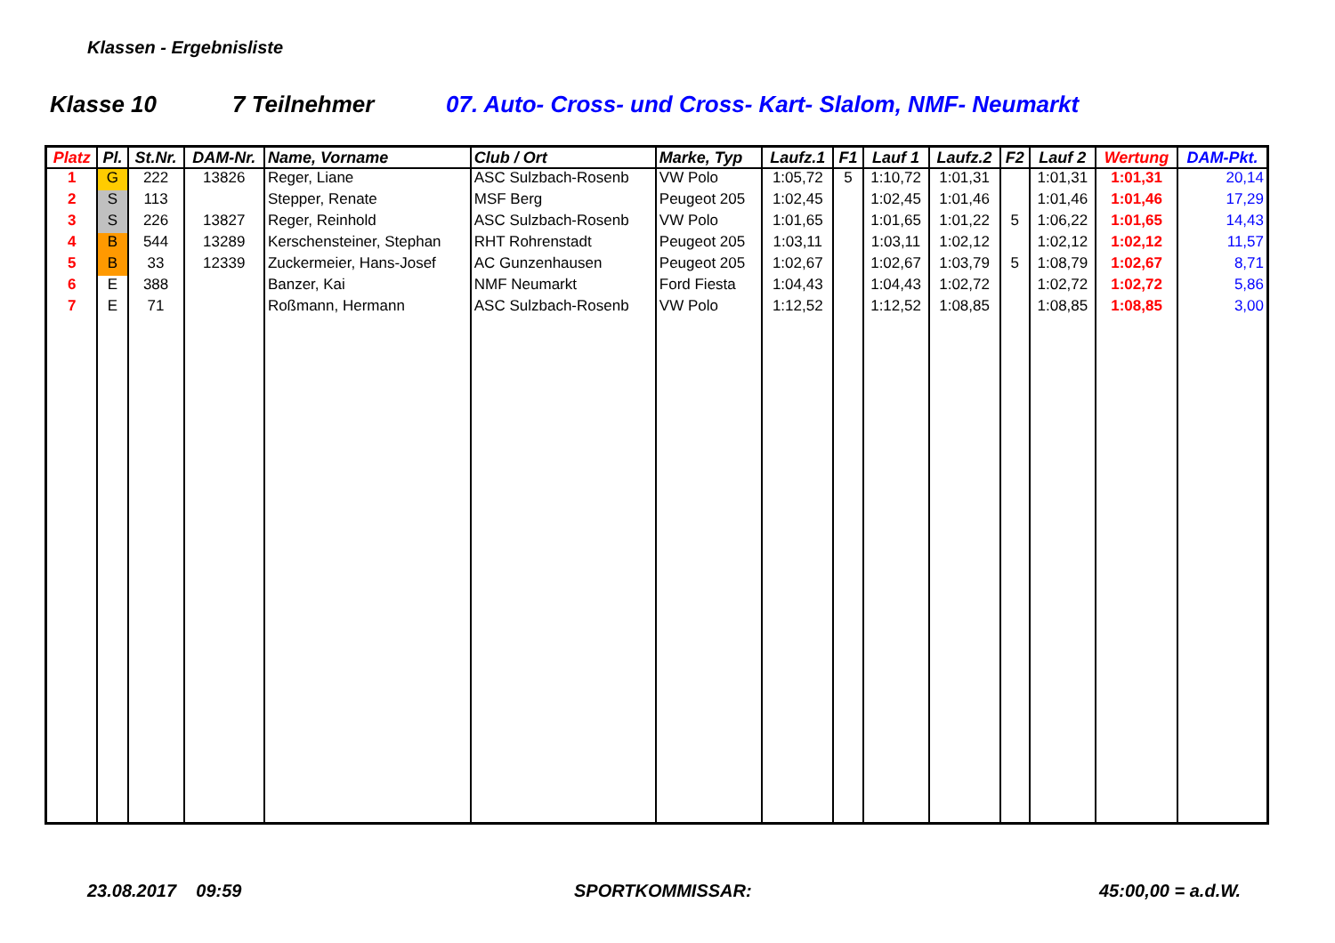Klassen - Ergebnisliste
Klasse 10 7 Teilnehmer 07. Auto- Cross- und Cross- Kart- Slalom, NMF- Neumarkt
| Platz | Pl. | St.Nr. | DAM-Nr. | Name, Vorname | Club / Ort | Marke, Typ | Laufz.1 | F1 | Lauf 1 | Laufz.2 | F2 | Lauf 2 | Wertung | DAM-Pkt. |
| --- | --- | --- | --- | --- | --- | --- | --- | --- | --- | --- | --- | --- | --- | --- |
| 1 | G | 222 | 13826 | Reger, Liane | ASC Sulzbach-Rosenb | VW Polo | 1:05,72 | 5 | 1:10,72 | 1:01,31 | | 1:01,31 | 1:01,31 | 20,14 |
| 2 | S | 113 | | Stepper, Renate | MSF Berg | Peugeot 205 | 1:02,45 | | 1:02,45 | 1:01,46 | | 1:01,46 | 1:01,46 | 17,29 |
| 3 | S | 226 | 13827 | Reger, Reinhold | ASC Sulzbach-Rosenb | VW Polo | 1:01,65 | | 1:01,65 | 1:01,22 | 5 | 1:06,22 | 1:01,65 | 14,43 |
| 4 | B | 544 | 13289 | Kerschensteiner, Stephan | RHT Rohrenstadt | Peugeot 205 | 1:03,11 | | 1:03,11 | 1:02,12 | | 1:02,12 | 1:02,12 | 11,57 |
| 5 | B | 33 | 12339 | Zuckermeier, Hans-Josef | AC Gunzenhausen | Peugeot 205 | 1:02,67 | | 1:02,67 | 1:03,79 | 5 | 1:08,79 | 1:02,67 | 8,71 |
| 6 | E | 388 | | Banzer, Kai | NMF Neumarkt | Ford Fiesta | 1:04,43 | | 1:04,43 | 1:02,72 | | 1:02,72 | 1:02,72 | 5,86 |
| 7 | E | 71 | | Roßmann, Hermann | ASC Sulzbach-Rosenb | VW Polo | 1:12,52 | | 1:12,52 | 1:08,85 | | 1:08,85 | 1:08,85 | 3,00 |
23.08.2017 09:59 SPORTKOMMISSAR: 45:00,00 = a.d.W.